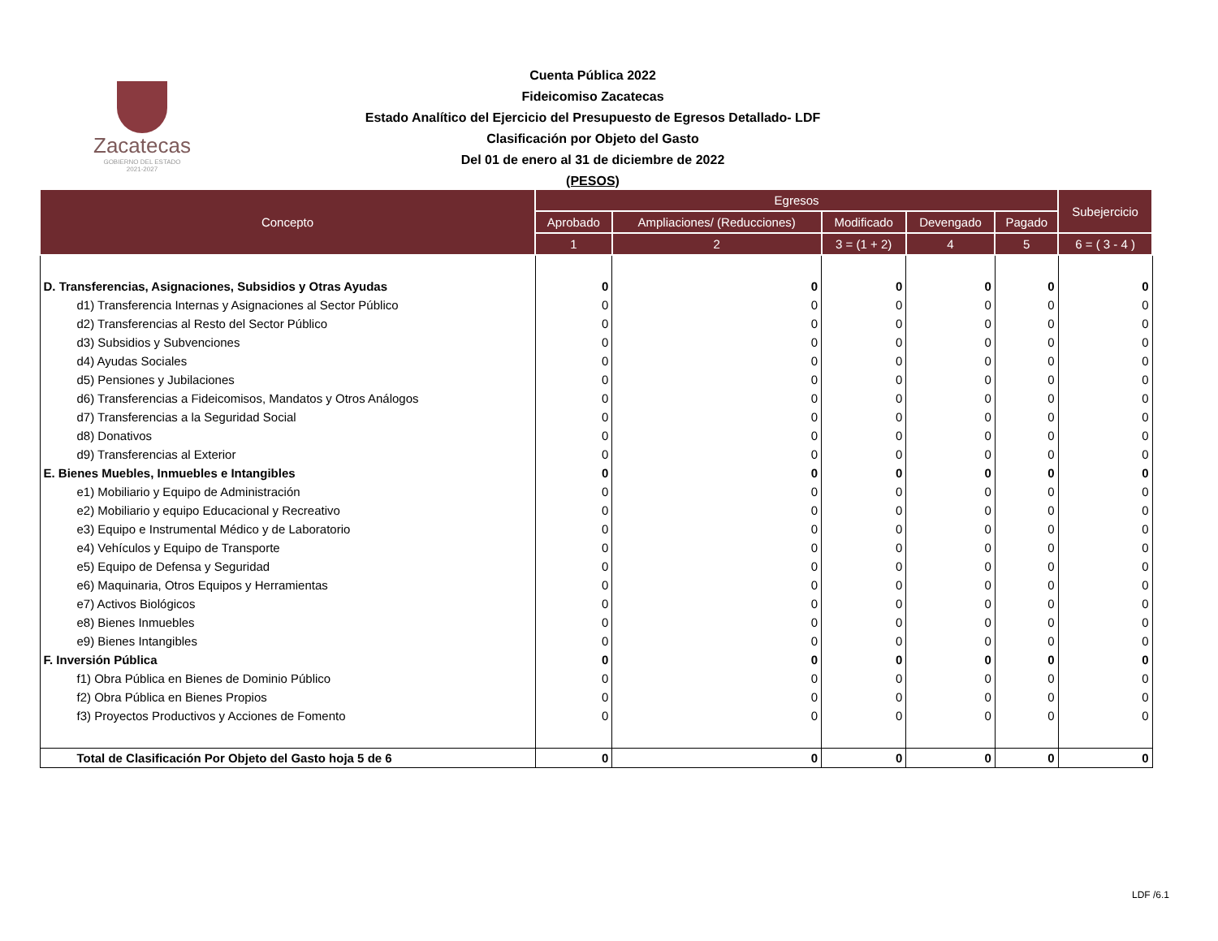Zacatecas
GOBIERNO DEL ESTADO
2021-2027
Cuenta Pública 2022
Fideicomiso Zacatecas
Estado Analítico del Ejercicio del Presupuesto de Egresos Detallado- LDF
Clasificación por Objeto del Gasto
Del 01 de enero al 31 de diciembre de 2022
(PESOS)
| Concepto | Egresos | | | | | Subejercicio |
| --- | --- | --- | --- | --- | --- | --- |
| | Aprobado | Ampliaciones/ (Reducciones) | Modificado | Devengado | Pagado | |
| | 1 | 2 | 3 = (1 + 2) | 4 | 5 | 6 = ( 3 - 4 ) |
| D. Transferencias, Asignaciones, Subsidios y Otras Ayudas | 0 | 0 | 0 | 0 | 0 | 0 |
| d1) Transferencia Internas y Asignaciones al Sector Público | 0 | 0 | 0 | 0 | 0 | 0 |
| d2) Transferencias al Resto del Sector Público | 0 | 0 | 0 | 0 | 0 | 0 |
| d3) Subsidios y Subvenciones | 0 | 0 | 0 | 0 | 0 | 0 |
| d4) Ayudas Sociales | 0 | 0 | 0 | 0 | 0 | 0 |
| d5) Pensiones y Jubilaciones | 0 | 0 | 0 | 0 | 0 | 0 |
| d6) Transferencias a Fideicomisos, Mandatos y Otros Análogos | 0 | 0 | 0 | 0 | 0 | 0 |
| d7) Transferencias a la Seguridad Social | 0 | 0 | 0 | 0 | 0 | 0 |
| d8) Donativos | 0 | 0 | 0 | 0 | 0 | 0 |
| d9) Transferencias al Exterior | 0 | 0 | 0 | 0 | 0 | 0 |
| E. Bienes Muebles, Inmuebles e Intangibles | 0 | 0 | 0 | 0 | 0 | 0 |
| e1) Mobiliario y Equipo de Administración | 0 | 0 | 0 | 0 | 0 | 0 |
| e2) Mobiliario y equipo Educacional y Recreativo | 0 | 0 | 0 | 0 | 0 | 0 |
| e3) Equipo e Instrumental Médico y de Laboratorio | 0 | 0 | 0 | 0 | 0 | 0 |
| e4) Vehículos y Equipo de Transporte | 0 | 0 | 0 | 0 | 0 | 0 |
| e5) Equipo de Defensa y Seguridad | 0 | 0 | 0 | 0 | 0 | 0 |
| e6) Maquinaria, Otros Equipos y Herramientas | 0 | 0 | 0 | 0 | 0 | 0 |
| e7) Activos Biológicos | 0 | 0 | 0 | 0 | 0 | 0 |
| e8) Bienes Inmuebles | 0 | 0 | 0 | 0 | 0 | 0 |
| e9) Bienes Intangibles | 0 | 0 | 0 | 0 | 0 | 0 |
| F. Inversión Pública | 0 | 0 | 0 | 0 | 0 | 0 |
| f1) Obra Pública en Bienes de Dominio Público | 0 | 0 | 0 | 0 | 0 | 0 |
| f2) Obra Pública en Bienes Propios | 0 | 0 | 0 | 0 | 0 | 0 |
| f3) Proyectos Productivos y Acciones de Fomento | 0 | 0 | 0 | 0 | 0 | 0 |
| Total de Clasificación Por Objeto del Gasto hoja 5 de 6 | 0 | 0 | 0 | 0 | 0 | 0 |
LDF /6.1